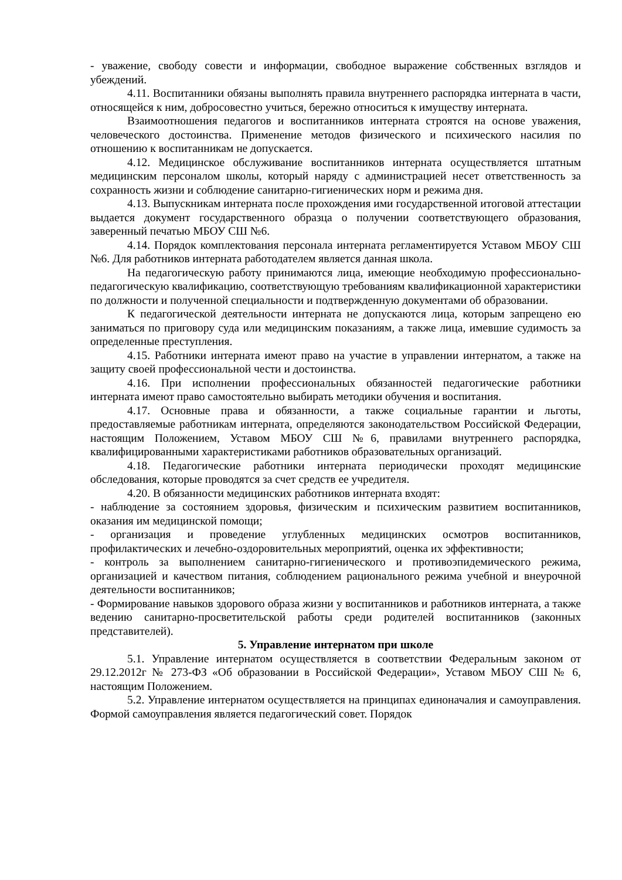- уважение, свободу совести и информации, свободное выражение собственных взглядов и убеждений.
4.11. Воспитанники обязаны выполнять правила внутреннего распорядка интерната в части, относящейся к ним, добросовестно учиться, бережно относиться к имуществу интерната.
Взаимоотношения педагогов и воспитанников интерната строятся на основе уважения, человеческого достоинства. Применение методов физического и психического насилия по отношению к воспитанникам не допускается.
4.12. Медицинское обслуживание воспитанников интерната осуществляется штатным медицинским персоналом школы, который наряду с администрацией несет ответственность за сохранность жизни и соблюдение санитарно-гигиенических норм и режима дня.
4.13. Выпускникам интерната после прохождения ими государственной итоговой аттестации выдается документ государственного образца о получении соответствующего образования, заверенный печатью МБОУ СШ №6.
4.14. Порядок комплектования персонала интерната регламентируется Уставом МБОУ СШ №6. Для работников интерната работодателем является данная школа.
На педагогическую работу принимаются лица, имеющие необходимую профессионально-педагогическую квалификацию, соответствующую требованиям квалификационной характеристики по должности и полученной специальности и подтвержденную документами об образовании.
К педагогической деятельности интерната не допускаются лица, которым запрещено ею заниматься по приговору суда или медицинским показаниям, а также лица, имевшие судимость за определенные преступления.
4.15. Работники интерната имеют право на участие в управлении интернатом, а также на защиту своей профессиональной чести и достоинства.
4.16. При исполнении профессиональных обязанностей педагогические работники интерната имеют право самостоятельно выбирать методики обучения и воспитания.
4.17. Основные права и обязанности, а также социальные гарантии и льготы, предоставляемые работникам интерната, определяются законодательством Российской Федерации, настоящим Положением, Уставом МБОУ СШ №6, правилами внутреннего распорядка, квалифицированными характеристиками работников образовательных организаций.
4.18. Педагогические работники интерната периодически проходят медицинские обследования, которые проводятся за счет средств ее учредителя.
4.20. В обязанности медицинских работников интерната входят:
- наблюдение за состоянием здоровья, физическим и психическим развитием воспитанников, оказания им медицинской помощи;
- организация и проведение углубленных медицинских осмотров воспитанников, профилактических и лечебно-оздоровительных мероприятий, оценка их эффективности;
- контроль за выполнением санитарно-гигиенического и противоэпидемического режима, организацией и качеством питания, соблюдением рационального режима учебной и внеурочной деятельности воспитанников;
- Формирование навыков здорового образа жизни у воспитанников и работников интерната, а также ведению санитарно-просветительской работы среди родителей воспитанников (законных представителей).
5. Управление интернатом при школе
5.1. Управление интернатом осуществляется в соответствии Федеральным законом от 29.12.2012г № 273-ФЗ «Об образовании в Российской Федерации», Уставом МБОУ СШ № 6, настоящим Положением.
5.2. Управление интернатом осуществляется на принципах единоначалия и самоуправления. Формой самоуправления является педагогический совет. Порядок